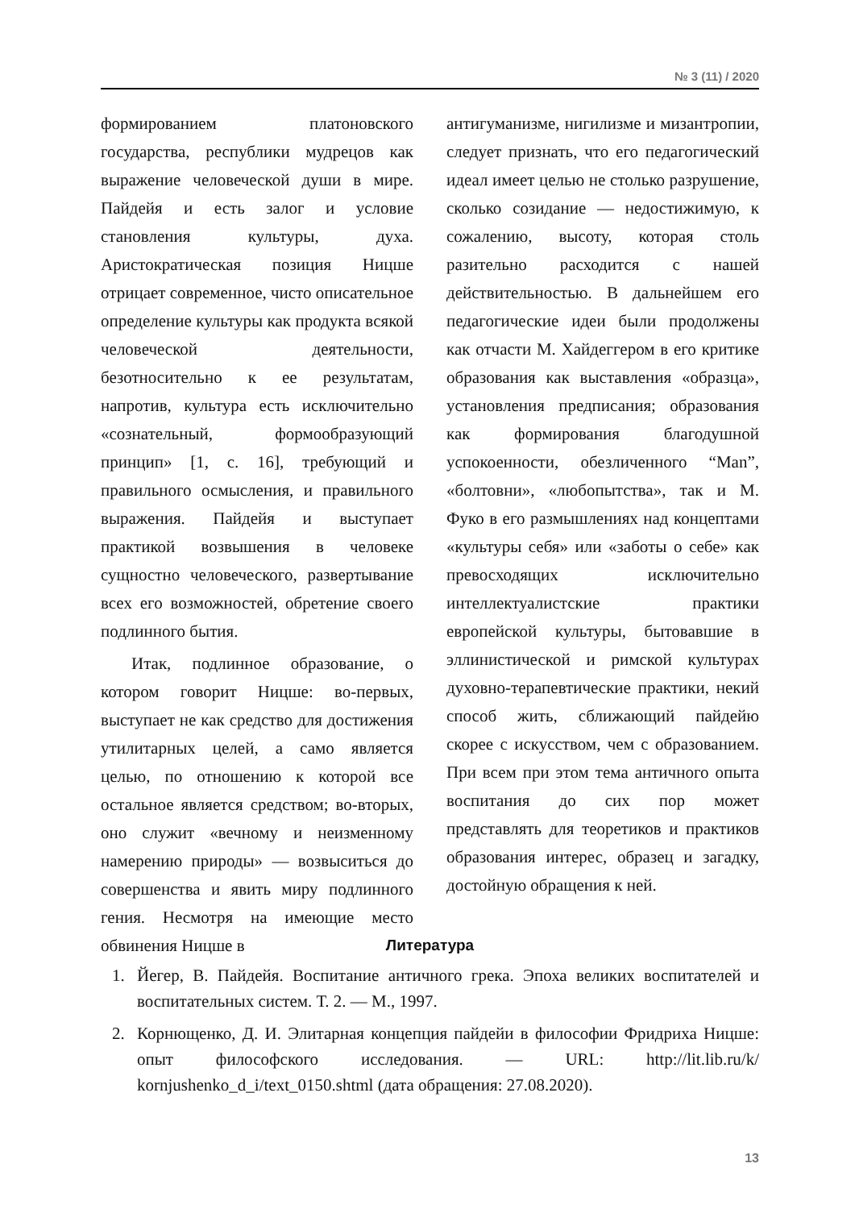№ 3 (11) / 2020
формированием платоновского государства, республики мудрецов как выражение человеческой души в мире. Пайдейя и есть залог и условие становления культуры, духа. Аристократическая позиция Ницше отрицает современное, чисто описательное определение культуры как продукта всякой человеческой деятельности, безотносительно к ее результатам, напротив, культура есть исключительно «сознательный, формообразующий принцип» [1, с. 16], требующий и правильного осмысления, и правильного выражения. Пайдейя и выступает практикой возвышения в человеке сущностно человеческого, развертывание всех его возможностей, обретение своего подлинного бытия.
Итак, подлинное образование, о котором говорит Ницше: во-первых, выступает не как средство для достижения утилитарных целей, а само является целью, по отношению к которой все остальное является средством; во-вторых, оно служит «вечному и неизменному намерению природы» — возвыситься до совершенства и явить миру подлинного гения. Несмотря на имеющие место обвинения Ницше в
антигуманизме, нигилизме и мизантропии, следует признать, что его педагогический идеал имеет целью не столько разрушение, сколько созидание — недостижимую, к сожалению, высоту, которая столь разительно расходится с нашей действительностью. В дальнейшем его педагогические идеи были продолжены как отчасти М. Хайдеггером в его критике образования как выставления «образца», установления предписания; образования как формирования благодушной успокоенности, обезличенного “Man”, «болтовни», «любопытства», так и М. Фуко в его размышлениях над концептами «культуры себя» или «заботы о себе» как превосходящих исключительно интеллектуалистские практики европейской культуры, бытовавшие в эллинистической и римской культурах духовно-терапевтические практики, некий способ жить, сближающий пайдейю скорее с искусством, чем с образованием. При всем при этом тема античного опыта воспитания до сих пор может представлять для теоретиков и практиков образования интерес, образец и загадку, достойную обращения к ней.
Литература
1. Йегер, В. Пайдейя. Воспитание античного грека. Эпоха великих воспитателей и воспитательных систем. Т. 2. — М., 1997.
2. Корнющенко, Д. И. Элитарная концепция пайдейи в философии Фридриха Ницше: опыт философского исследования. — URL: http://lit.lib.ru/k/ kornjushenko_d_i/text_0150.shtml (дата обращения: 27.08.2020).
13